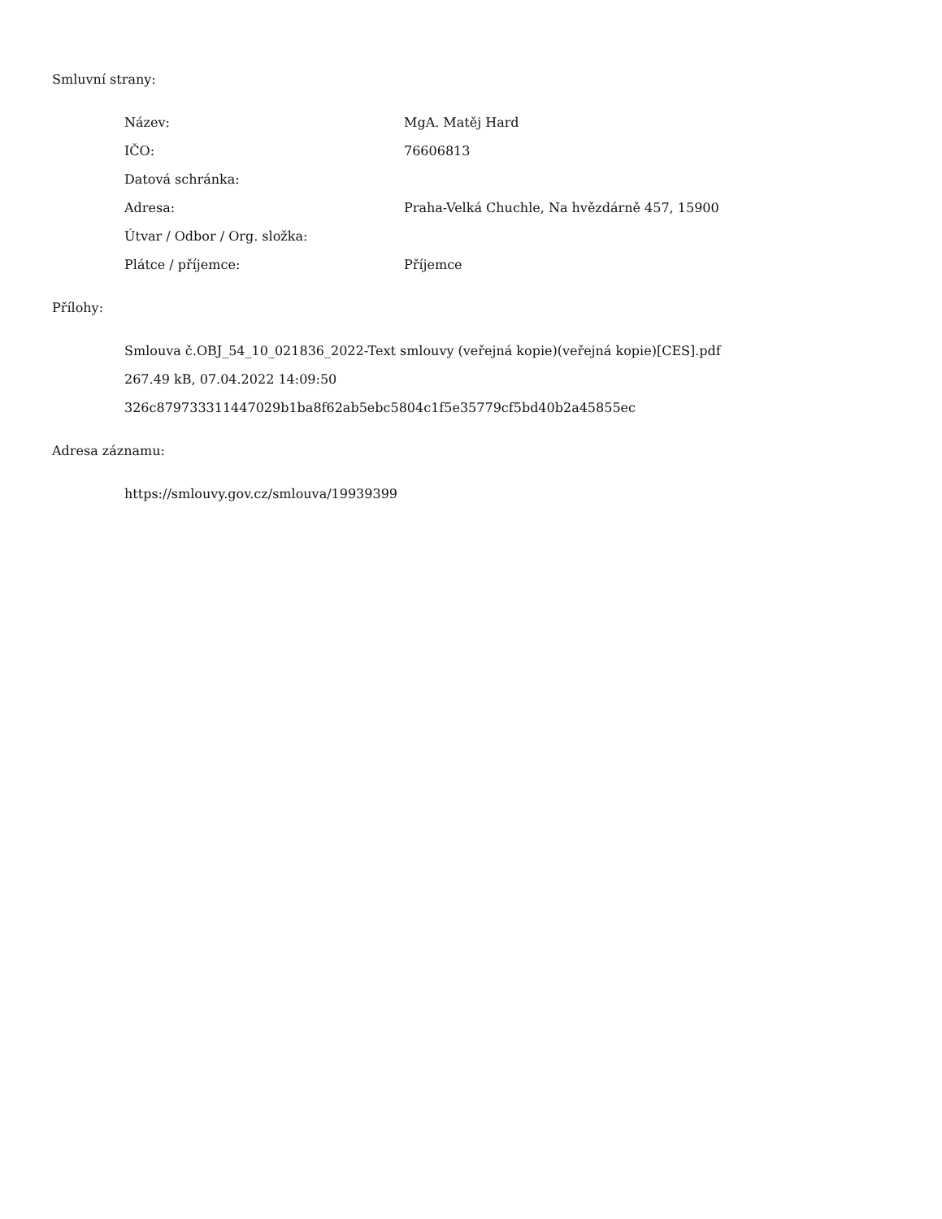Smluvní strany:
| Název: | MgA. Matěj Hard |
| IČO: | 76606813 |
| Datová schránka: | |
| Adresa: | Praha-Velká Chuchle, Na hvězdárně 457, 15900 |
| Útvar / Odbor / Org. složka: | |
| Plátce / příjemce: | Příjemce |
Přílohy:
Smlouva č.OBJ_54_10_021836_2022-Text smlouvy (veřejná kopie)(veřejná kopie)[CES].pdf
267.49 kB, 07.04.2022 14:09:50
326c879733311447029b1ba8f62ab5ebc5804c1f5e35779cf5bd40b2a45855ec
Adresa záznamu:
https://smlouvy.gov.cz/smlouva/19939399